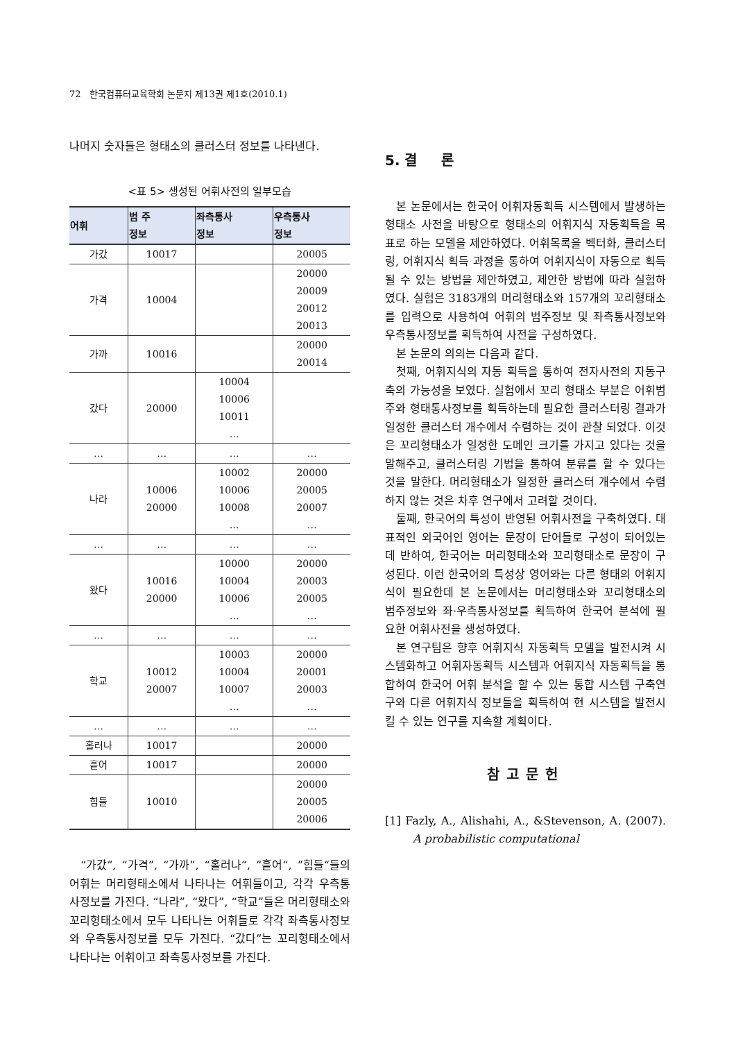72 한국컴퓨터교육학회 논문지 제13권 제1호(2010.1)
나머지 숫자들은 형태소의 클러스터 정보를 나타낸다.
<표 5> 생성된 어휘사전의 일부모습
| 어휘 | 범 주 정보 | 좌측통사 정보 | 우측통사 정보 |
| --- | --- | --- | --- |
| 가갔 | 10017 | | 20005 |
| 가격 | 10004 | | 20000 20009 20012 20013 |
| 가까 | 10016 | | 20000 20014 |
| 갔다 | 20000 | 10004 10006 10011 … | |
| … | … | … | … |
| 나라 | 10006 20000 | 10002 10006 10008 … | 20000 20005 20007 … |
| … | … | … | … |
| 왔다 | 10016 20000 | 10000 10004 10006 … | 20000 20003 20005 … |
| … | … | … | … |
| 학교 | 10012 20007 | 10003 10004 10007 … | 20000 20001 20003 … |
| … | … | … | … |
| 홀러나 | 10017 | | 20000 |
| 흩어 | 10017 | | 20000 |
| 힘들 | 10010 | | 20000 20005 20006 |
“가갔”, “가격”, “가까”, “홀러나“, ”흩어“, ”힘들“들의 어휘는 머리형태소에서 나타나는 어휘들이고, 각각 우측통사정보를 가진다. “나라”, “왔다”, “학교”들은 머리형태소와 꼬리형태소에서 모두 나타나는 어휘들로 각각 좌측통사정보와 우측통사정보를 모두 가진다. “갔다”는 꼬리형태소에서 나타나는 어휘이고 좌측통사정보를 가진다.
5. 결 론
본 논문에서는 한국어 어휘자동획득 시스템에서 발생하는 형태소 사전을 바탕으로 형태소의 어휘지식 자동획득을 목표로 하는 모델을 제안하였다. 어휘목록을 벡터화, 클러스터링, 어휘지식 획득 과정을 통하여 어휘지식이 자동으로 획득될 수 있는 방법을 제안하였고, 제안한 방법에 따라 실험하였다. 실험은 3183개의 머리형태소와 157개의 꼬리형태소를 입력으로 사용하여 어휘의 범주정보 및 좌측통사정보와 우측통사정보를 획득하여 사전을 구성하였다.
본 논문의 의의는 다음과 같다.
첫째, 어휘지식의 자동 획득을 통하여 전자사전의 자동구축의 가능성을 보였다. 실험에서 꼬리 형태소 부분은 어휘범주와 형태통사정보를 획득하는데 필요한 클러스터링 결과가 일정한 클러스터 개수에서 수렴하는 것이 관찰 되었다. 이것은 꼬리형태소가 일정한 도메인 크기를 가지고 있다는 것을 말해주고, 클러스터링 기법을 통하여 분류를 할 수 있다는 것을 말한다. 머리형태소가 일정한 클러스터 개수에서 수렴하지 않는 것은 차후 연구에서 고려할 것이다.
둘째, 한국어의 특성이 반영된 어휘사전을 구축하였다. 대표적인 외국어인 영어는 문장이 단어들로 구성이 되어있는데 반하여, 한국어는 머리형태소와 꼬리형태소로 문장이 구성된다. 이런 한국어의 특성상 영어와는 다른 형태의 어휘지식이 필요한데 본 논문에서는 머리형태소와 꼬리형태소의 범주정보와 좌·우측통사정보를 획득하여 한국어 분석에 필요한 어휘사전을 생성하였다.
본 연구팀은 향후 어휘지식 자동획득 모델을 발전시켜 시스템화하고 어휘자동획득 시스템과 어휘지식 자동획득을 통합하여 한국어 어휘 분석을 할 수 있는 통합 시스템 구축연구와 다른 어휘지식 정보들을 획득하여 현 시스템을 발전시킬 수 있는 연구를 지속할 계획이다.
참고문헌
[1] Fazly, A., Alishahi, A., &Stevenson, A. (2007). A probabilistic computational